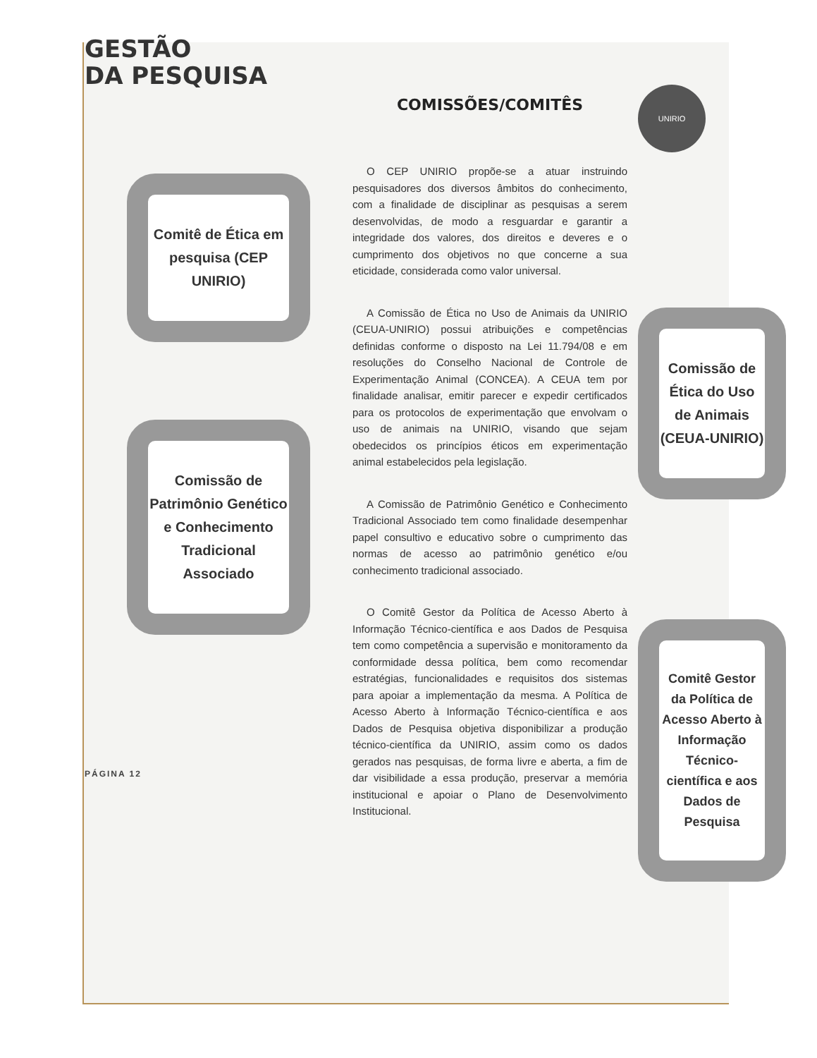GESTÃO
DA PESQUISA
UNIRIO
Comitê de Ética em pesquisa (CEP UNIRIO)
Comissão de Patrimônio Genético e Conhecimento Tradicional Associado
PÁGINA 12
COMISSÕES/COMITÊS
O CEP UNIRIO propõe-se a atuar instruindo pesquisadores dos diversos âmbitos do conhecimento, com a finalidade de disciplinar as pesquisas a serem desenvolvidas, de modo a resguardar e garantir a integridade dos valores, dos direitos e deveres e o cumprimento dos objetivos no que concerne a sua eticidade, considerada como valor universal.
A Comissão de Ética no Uso de Animais da UNIRIO (CEUA-UNIRIO) possui atribuições e competências definidas conforme o disposto na Lei 11.794/08 e em resoluções do Conselho Nacional de Controle de Experimentação Animal (CONCEA). A CEUA tem por finalidade analisar, emitir parecer e expedir certificados para os protocolos de experimentação que envolvam o uso de animais na UNIRIO, visando que sejam obedecidos os princípios éticos em experimentação animal estabelecidos pela legislação.
A Comissão de Patrimônio Genético e Conhecimento Tradicional Associado tem como finalidade desempenhar papel consultivo e educativo sobre o cumprimento das normas de acesso ao patrimônio genético e/ou conhecimento tradicional associado.
O Comitê Gestor da Política de Acesso Aberto à Informação Técnico-científica e aos Dados de Pesquisa tem como competência a supervisão e monitoramento da conformidade dessa política, bem como recomendar estratégias, funcionalidades e requisitos dos sistemas para apoiar a implementação da mesma. A Política de Acesso Aberto à Informação Técnico-científica e aos Dados de Pesquisa objetiva disponibilizar a produção técnico-científica da UNIRIO, assim como os dados gerados nas pesquisas, de forma livre e aberta, a fim de dar visibilidade a essa produção, preservar a memória institucional e apoiar o Plano de Desenvolvimento Institucional.
Comissão de Ética do Uso de Animais (CEUA-UNIRIO)
Comitê Gestor da Política de Acesso Aberto à Informação Técnico-científica e aos Dados de Pesquisa